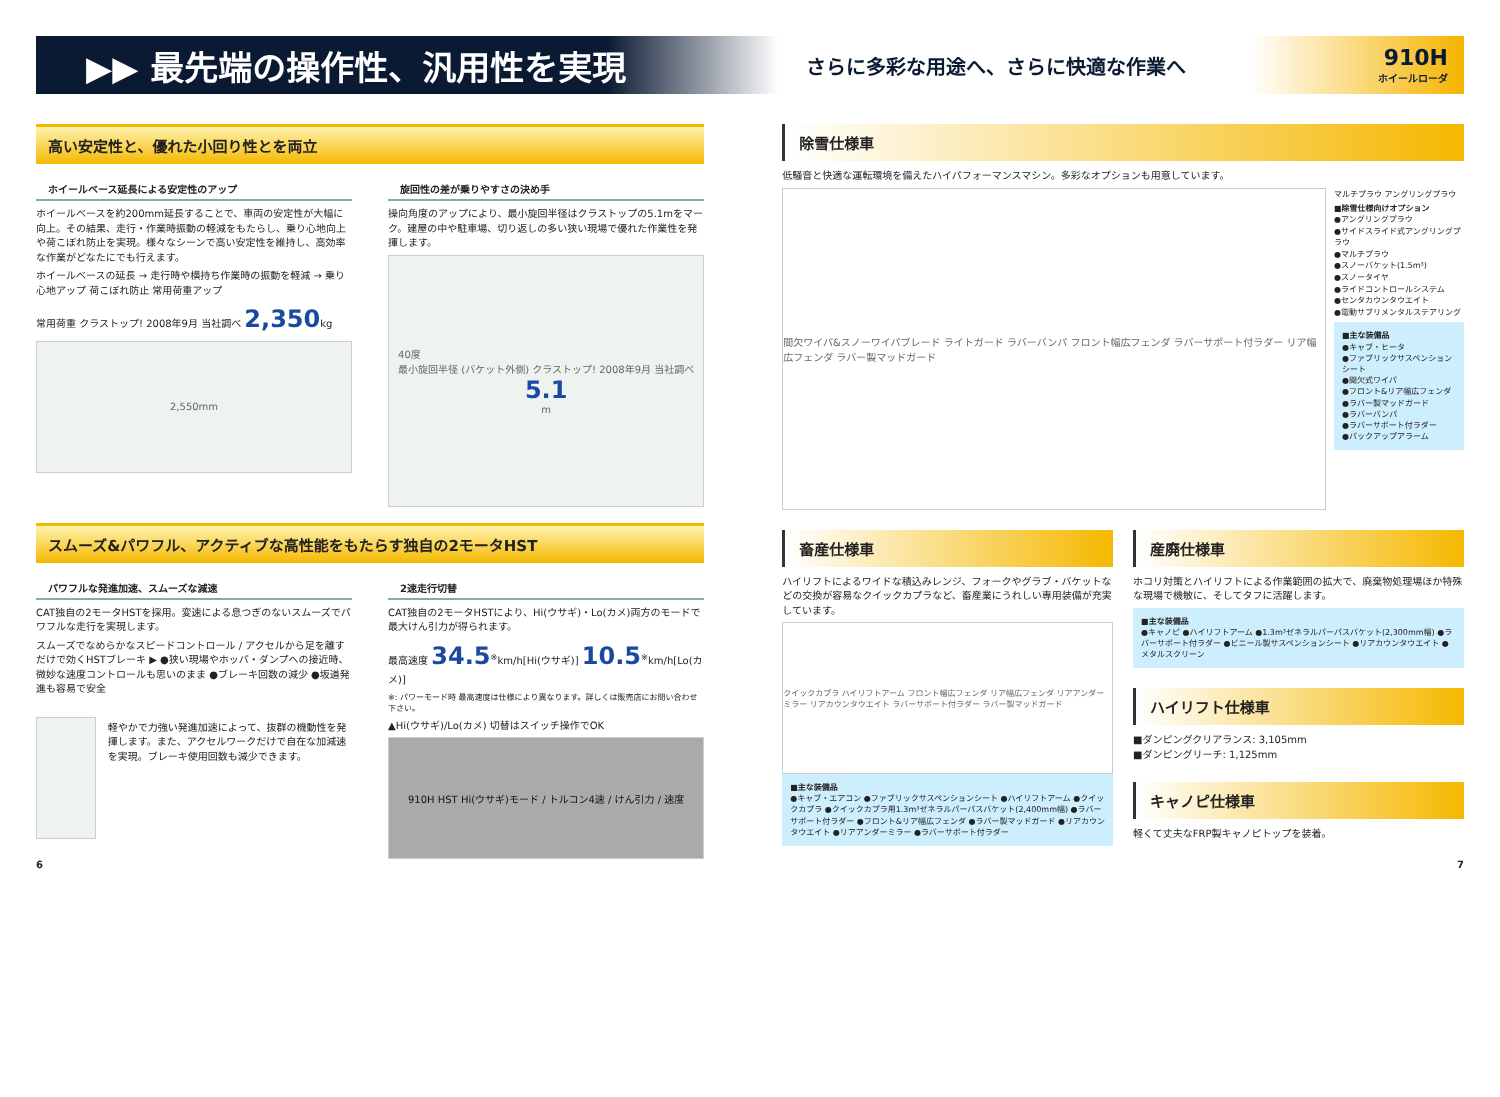▶▶ 最先端の操作性、汎用性を実現
さらに多彩な用途へ、さらに快適な作業へ
910H
ホイールローダ
高い安定性と、優れた小回り性とを両立
ホイールベース延長による安定性のアップ
ホイールベースを約200mm延長することで、車両の安定性が大幅に向上。その結果、走行・作業時振動の軽減をもたらし、乗り心地向上や荷こぼれ防止を実現。様々なシーンで高い安定性を維持し、高効率な作業がどなたにでも行えます。
ホイールベースの延長 → 走行時や横持ち作業時の振動を軽減 → 乗り心地アップ 荷こぼれ防止 常用荷重アップ
常用荷重 クラストップ! 2008年9月 当社調べ 2,350kg
2,550mm
旋回性の差が乗りやすさの決め手
操向角度のアップにより、最小旋回半径はクラストップの5.1mをマーク。建屋の中や駐車場、切り返しの多い狭い現場で優れた作業性を発揮します。
40度
最小旋回半径 (バケット外側) クラストップ! 2008年9月 当社調べ
5.1
m
スムーズ&パワフル、アクティブな高性能をもたらす独自の2モータHST
パワフルな発進加速、スムーズな減速
CAT独自の2モータHSTを採用。変速による息つぎのないスムーズでパワフルな走行を実現します。
スムーズでなめらかなスピードコントロール / アクセルから足を離すだけで効くHSTブレーキ ▶ ●狭い現場やホッパ・ダンプへの接近時、微妙な速度コントロールも思いのまま ●ブレーキ回数の減少 ●坂道発進も容易で安全
軽やかで力強い発進加速によって、抜群の機動性を発揮します。また、アクセルワークだけで自在な加減速を実現。ブレーキ使用回数も減少できます。
2速走行切替
CAT独自の2モータHSTにより、Hi(ウサギ)・Lo(カメ)両方のモードで最大けん引力が得られます。
最高速度 34.5<sup>※</sup>km/h[Hi(ウサギ)] 10.5<sup>※</sup>km/h[Lo(カメ)]
※: パワーモード時 最高速度は仕様により異なります。詳しくは販売店にお問い合わせ下さい。
▲Hi(ウサギ)/Lo(カメ) 切替はスイッチ操作でOK
910H HST Hi(ウサギ)モード / トルコン4速 / けん引力 / 速度
除雪仕様車
低騒音と快適な運転環境を備えたハイパフォーマンスマシン。多彩なオプションも用意しています。
間欠ワイパ&スノーワイパブレード ライトガード ラバーバンパ フロント幅広フェンダ ラバーサポート付ラダー リア幅広フェンダ ラバー製マッドガード
マルチプラウ アングリングプラウ
■除雪仕様向けオプション
●アングリングプラウ
●サイドスライド式アングリングプラウ
●マルチプラウ
●スノーバケット(1.5m³)
●スノータイヤ
●ライドコントロールシステム
●センタカウンタウエイト
●電動サブリメンタルステアリング
■主な装備品
●キャブ・ヒータ
●ファブリックサスペンションシート
●間欠式ワイパ
●フロント&リア幅広フェンダ
●ラバー製マッドガード
●ラバーバンパ
●ラバーサポート付ラダー
●バックアップアラーム
畜産仕様車
ハイリフトによるワイドな積込みレンジ、フォークやグラブ・バケットなどの交換が容易なクイックカプラなど、畜産業にうれしい専用装備が充実しています。
クイックカプラ ハイリフトアーム フロント幅広フェンダ リア幅広フェンダ リアアンダーミラー リアカウンタウエイト ラバーサポート付ラダー ラバー製マッドガード
■主な装備品
●キャブ・エアコン ●ファブリックサスペンションシート ●ハイリフトアーム ●クイックカプラ ●クイックカプラ用1.3m³ゼネラルパーパスバケット(2,400mm幅) ●ラバーサポート付ラダー ●フロント&リア幅広フェンダ ●ラバー製マッドガード ●リアカウンタウエイト ●リアアンダーミラー ●ラバーサポート付ラダー
産廃仕様車
ホコリ対策とハイリフトによる作業範囲の拡大で、廃棄物処理場ほか特殊な現場で機敏に、そしてタフに活躍します。
■主な装備品
●キャノピ ●ハイリフトアーム ●1.3m³ゼネラルパーパスバケット(2,300mm幅) ●ラバーサポート付ラダー ●ビニール製サスペンションシート ●リアカウンタウエイト ●メタルスクリーン
ハイリフト仕様車
■ダンピングクリアランス: 3,105mm
■ダンピングリーチ: 1,125mm
キャノピ仕様車
軽くて丈夫なFRP製キャノピトップを装着。
6 7